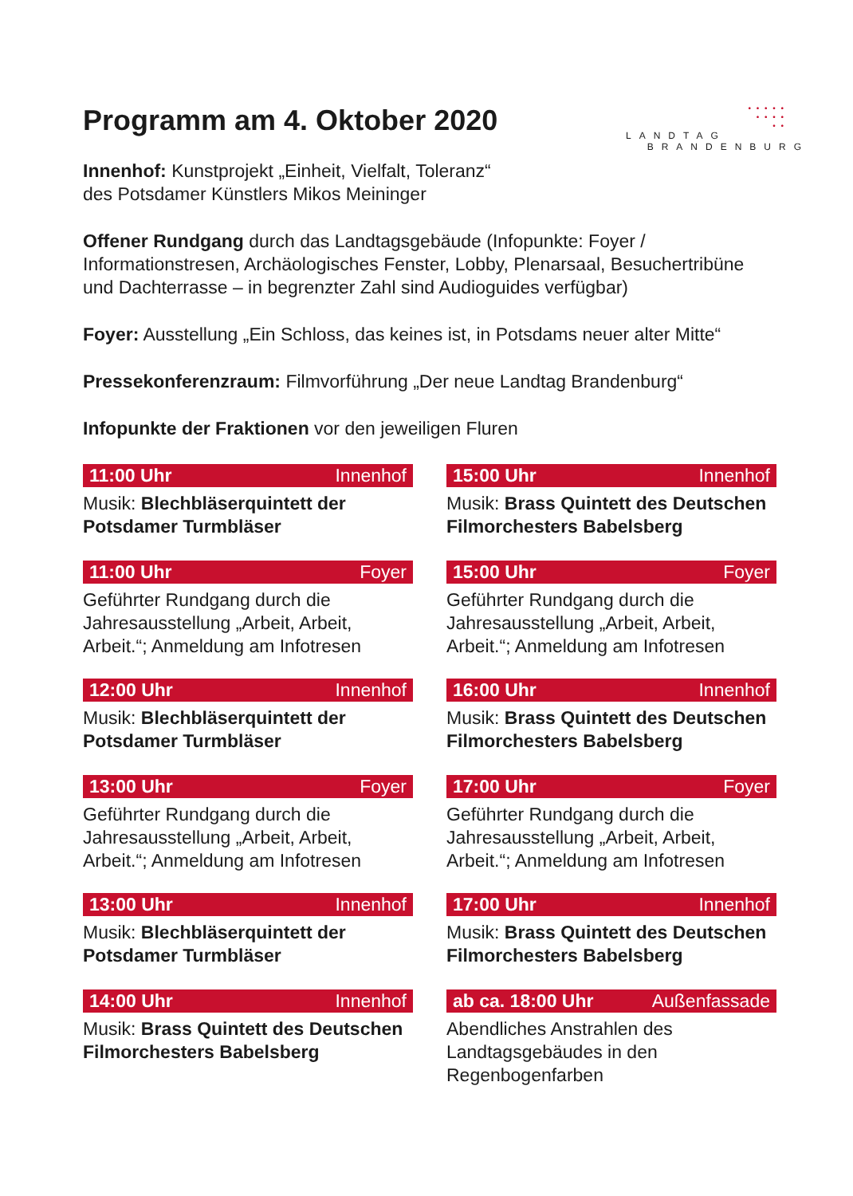Programm am 4. Oktober 2020
• • • • •
• • • •
• •
LANDTAG
BRANDENBURG
Innenhof: Kunstprojekt „Einheit, Vielfalt, Toleranz“
des Potsdamer Künstlers Mikos Meininger
Offener Rundgang durch das Landtagsgebäude (Infopunkte: Foyer / Informationstresen, Archäologisches Fenster, Lobby, Plenarsaal, Besuchertribüne und Dachterrasse – in begrenzter Zahl sind Audioguides verfügbar)
Foyer: Ausstellung „Ein Schloss, das keines ist, in Potsdams neuer alter Mitte“
Pressekonferenzraum: Filmvorführung „Der neue Landtag Brandenburg“
Infopunkte der Fraktionen vor den jeweiligen Fluren
11:00 Uhr Innenhof
Musik: Blechbläserquintett der Potsdamer Turmbläser
11:00 Uhr Foyer
Geführter Rundgang durch die Jahresausstellung „Arbeit, Arbeit, Arbeit.“; Anmeldung am Infotresen
12:00 Uhr Innenhof
Musik: Blechbläserquintett der Potsdamer Turmbläser
13:00 Uhr Foyer
Geführter Rundgang durch die Jahresausstellung „Arbeit, Arbeit, Arbeit.“; Anmeldung am Infotresen
13:00 Uhr Innenhof
Musik: Blechbläserquintett der Potsdamer Turmbläser
14:00 Uhr Innenhof
Musik: Brass Quintett des Deutschen Filmorchesters Babelsberg
15:00 Uhr Innenhof
Musik: Brass Quintett des Deutschen Filmorchesters Babelsberg
15:00 Uhr Foyer
Geführter Rundgang durch die Jahresausstellung „Arbeit, Arbeit, Arbeit.“; Anmeldung am Infotresen
16:00 Uhr Innenhof
Musik: Brass Quintett des Deutschen Filmorchesters Babelsberg
17:00 Uhr Foyer
Geführter Rundgang durch die Jahresausstellung „Arbeit, Arbeit, Arbeit.“; Anmeldung am Infotresen
17:00 Uhr Innenhof
Musik: Brass Quintett des Deutschen Filmorchesters Babelsberg
ab ca. 18:00 Uhr Außenfassade
Abendliches Anstrahlen des Landtagsgebäudes in den Regenbogenfarben